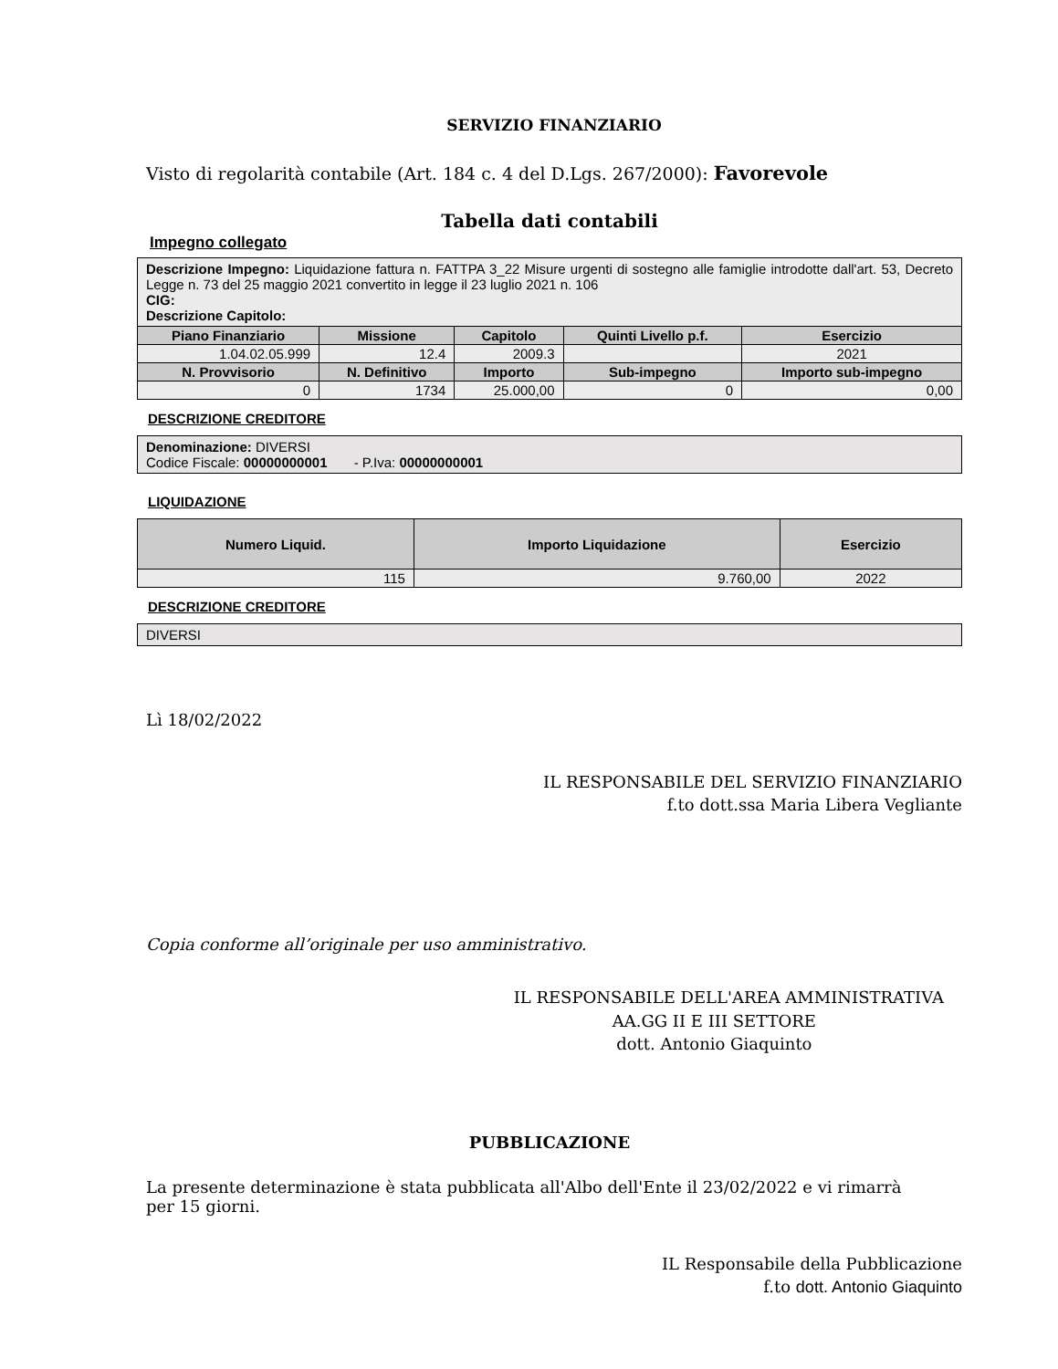SERVIZIO FINANZIARIO
Visto di regolarità contabile (Art. 184 c. 4 del D.Lgs. 267/2000): Favorevole
Tabella dati contabili
Impegno collegato
Descrizione Impegno: Liquidazione fattura n. FATTPA 3_22 Misure urgenti di sostegno alle famiglie introdotte dall'art. 53, Decreto Legge n. 73 del 25 maggio 2021 convertito in legge il 23 luglio 2021 n. 106
CIG:
Descrizione Capitolo:
| Piano Finanziario | Missione | Capitolo | Quinti Livello p.f. | Esercizio |
| --- | --- | --- | --- | --- |
| 1.04.02.05.999 | 12.4 | 2009.3 | | 2021 |
| N. Provvisorio | N. Definitivo | Importo | Sub-impegno | Importo sub-impegno |
| 0 | 1734 | 25.000,00 | 0 | 0,00 |
DESCRIZIONE CREDITORE
Denominazione: DIVERSI
Codice Fiscale: 00000000001 - P.Iva: 00000000001
LIQUIDAZIONE
| Numero Liquid. | Importo Liquidazione | Esercizio |
| --- | --- | --- |
| 115 | 9.760,00 | 2022 |
DESCRIZIONE CREDITORE
DIVERSI
Lì 18/02/2022
IL RESPONSABILE DEL SERVIZIO FINANZIARIO
f.to dott.ssa Maria Libera Vegliante
Copia conforme all’originale per uso amministrativo.
IL RESPONSABILE DELL'AREA AMMINISTRATIVA
AA.GG II E III SETTORE
dott. Antonio Giaquinto
PUBBLICAZIONE
La presente determinazione è stata pubblicata all'Albo dell'Ente il 23/02/2022 e vi rimarrà per 15 giorni.
IL Responsabile della Pubblicazione
f.to dott. Antonio Giaquinto